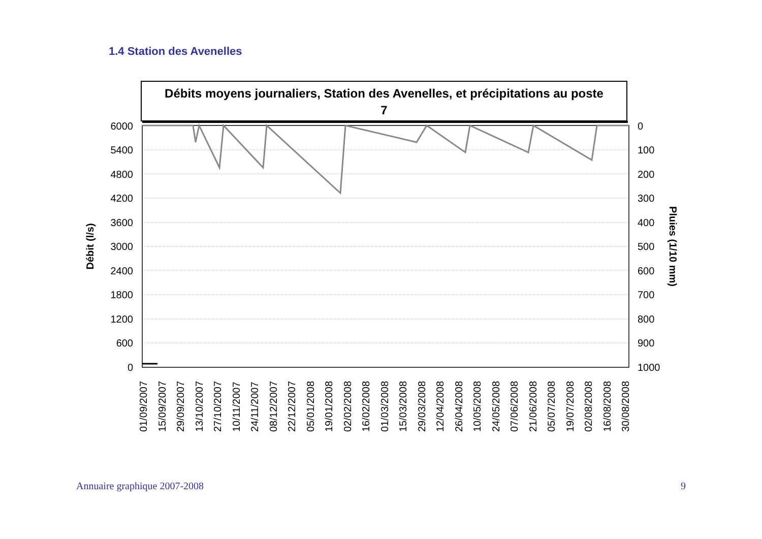1.4 Station des Avenelles
Débits moyens journaliers, Station des Avenelles, et précipitations au poste
7
6000
5400
4800
4200
3600
3000
2400
1800
1200
600
0
0
100
200
300
400
500
600
700
800
900
1000
Débit (l/s)
Pluies (1/10 mm)
01/09/2007
15/09/2007
29/09/2007
13/10/2007
27/10/2007
10/11/2007
24/11/2007
08/12/2007
22/12/2007
05/01/2008
19/01/2008
02/02/2008
16/02/2008
01/03/2008
15/03/2008
29/03/2008
12/04/2008
26/04/2008
10/05/2008
24/05/2008
07/06/2008
21/06/2008
05/07/2008
19/07/2008
02/08/2008
16/08/2008
30/08/2008
Annuaire graphique 2007-2008 9